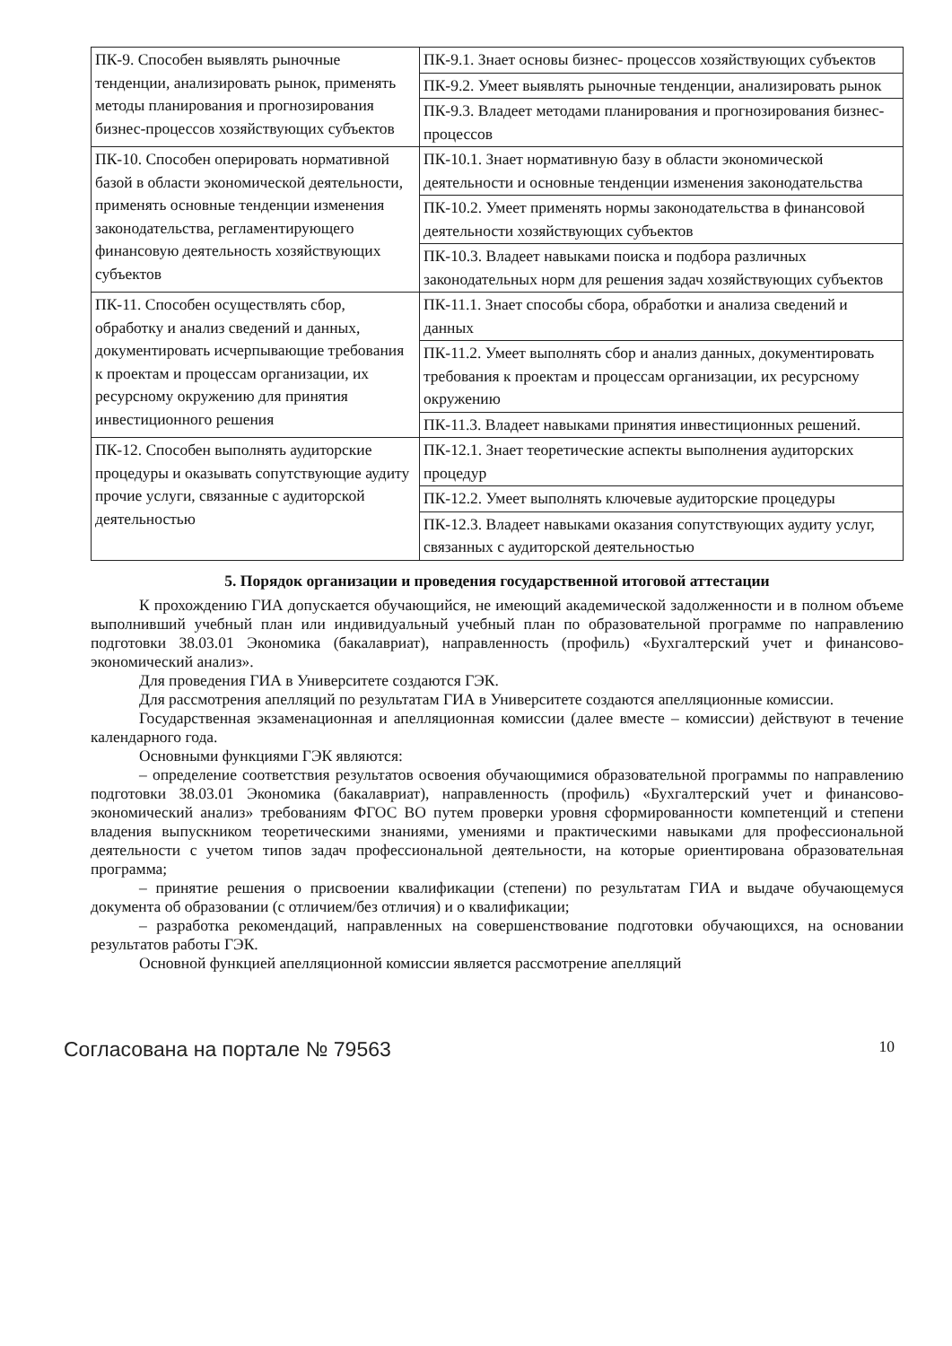| ПК-9. Способен выявлять рыночные тенденции, анализировать рынок, применять методы планирования и прогнозирования бизнес-процессов хозяйствующих субъектов | ПК-9.1. Знает основы бизнес- процессов хозяйствующих субъектов |
| | ПК-9.2. Умеет выявлять рыночные тенденции, анализировать рынок |
| | ПК-9.3. Владеет методами планирования и прогнозирования бизнес-процессов |
| ПК-10. Способен оперировать нормативной базой в области экономической деятельности, применять основные тенденции изменения законодательства, регламентирующего финансовую деятельность хозяйствующих субъектов | ПК-10.1. Знает нормативную базу в области экономической деятельности и основные тенденции изменения законодательства |
| | ПК-10.2. Умеет применять нормы законодательства в финансовой деятельности хозяйствующих субъектов |
| | ПК-10.3. Владеет навыками поиска и подбора различных законодательных норм для решения задач хозяйствующих субъектов |
| ПК-11. Способен осуществлять сбор, обработку и анализ сведений и данных, документировать исчерпывающие требования к проектам и процессам организации, их ресурсному окружению для принятия инвестиционного решения | ПК-11.1. Знает способы сбора, обработки и анализа сведений и данных |
| | ПК-11.2. Умеет выполнять сбор и анализ данных, документировать требования к проектам и процессам организации, их ресурсному окружению |
| | ПК-11.3. Владеет навыками принятия инвестиционных решений. |
| ПК-12. Способен выполнять аудиторские процедуры и оказывать сопутствующие аудиту прочие услуги, связанные с аудиторской деятельностью | ПК-12.1. Знает теоретические аспекты выполнения аудиторских процедур |
| | ПК-12.2. Умеет выполнять ключевые аудиторские процедуры |
| | ПК-12.3. Владеет навыками оказания сопутствующих аудиту услуг, связанных с аудиторской деятельностью |
5. Порядок организации и проведения государственной итоговой аттестации
К прохождению ГИА допускается обучающийся, не имеющий академической задолженности и в полном объеме выполнивший учебный план или индивидуальный учебный план по образовательной программе по направлению подготовки 38.03.01 Экономика (бакалавриат), направленность (профиль) «Бухгалтерский учет и финансово-экономический анализ».
Для проведения ГИА в Университете создаются ГЭК.
Для рассмотрения апелляций по результатам ГИА в Университете создаются апелляционные комиссии.
Государственная экзаменационная и апелляционная комиссии (далее вместе – комиссии) действуют в течение календарного года.
Основными функциями ГЭК являются:
– определение соответствия результатов освоения обучающимися образовательной программы по направлению подготовки 38.03.01 Экономика (бакалавриат), направленность (профиль) «Бухгалтерский учет и финансово-экономический анализ» требованиям ФГОС ВО путем проверки уровня сформированности компетенций и степени владения выпускником теоретическими знаниями, умениями и практическими навыками для профессиональной деятельности с учетом типов задач профессиональной деятельности, на которые ориентирована образовательная программа;
– принятие решения о присвоении квалификации (степени) по результатам ГИА и выдаче обучающемуся документа об образовании (с отличием/без отличия) и о квалификации;
– разработка рекомендаций, направленных на совершенствование подготовки обучающихся, на основании результатов работы ГЭК.
Основной функцией апелляционной комиссии является рассмотрение апелляций
Согласована на портале № 79563 10